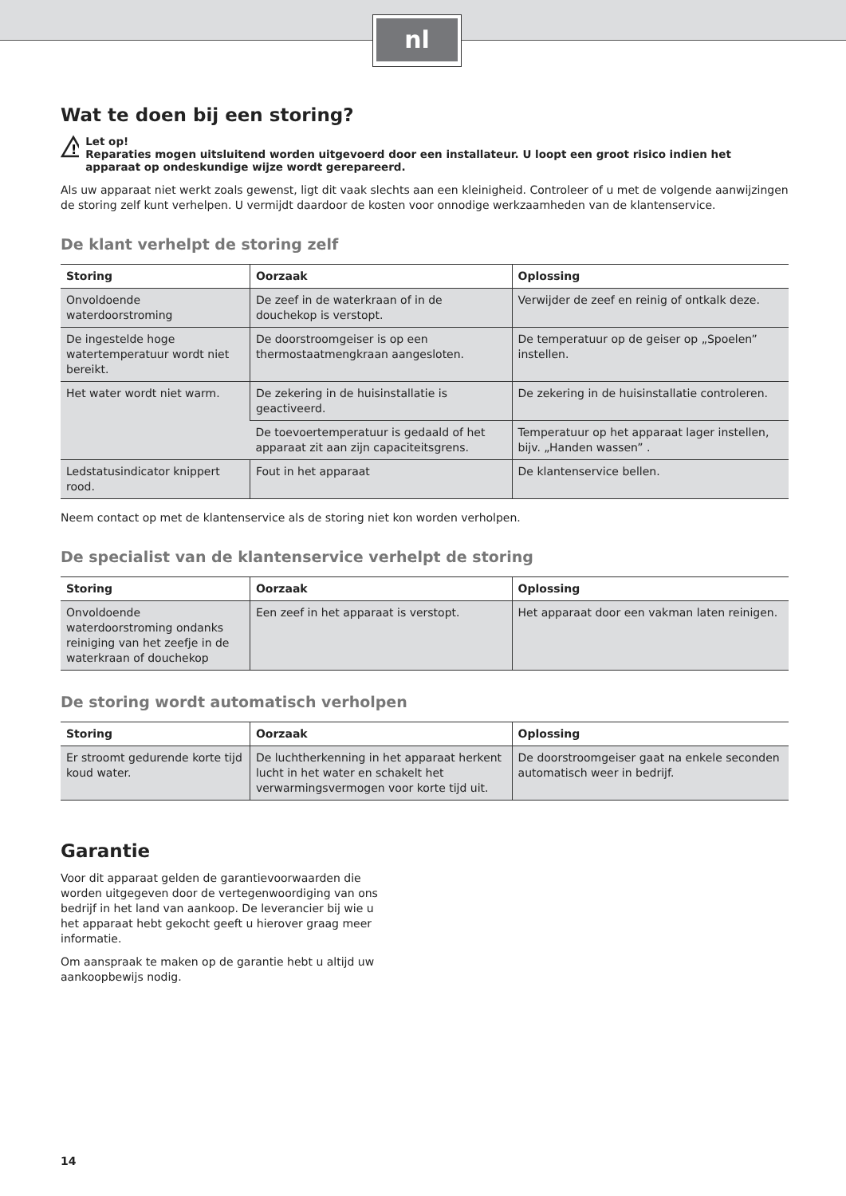nl
Wat te doen bij een storing?
!
Let op!
Reparaties mogen uitsluitend worden uitgevoerd door een installateur. U loopt een groot risico indien het apparaat op ondeskundige wijze wordt gerepareerd.
Als uw apparaat niet werkt zoals gewenst, ligt dit vaak slechts aan een kleinigheid. Controleer of u met de volgende aanwijzingen de storing zelf kunt verhelpen. U vermijdt daardoor de kosten voor onnodige werkzaamheden van de klantenservice.
De klant verhelpt de storing zelf
| Storing | Oorzaak | Oplossing |
| --- | --- | --- |
| Onvoldoende waterdoorstroming | De zeef in de waterkraan of in de douchekop is verstopt. | Verwijder de zeef en reinig of ontkalk deze. |
| De ingestelde hoge watertemperatuur wordt niet bereikt. | De doorstroomgeiser is op een thermostaatmengkraan aangesloten. | De temperatuur op de geiser op „Spoelen” instellen. |
| Het water wordt niet warm. | De zekering in de huisinstallatie is geactiveerd. | De zekering in de huisinstallatie controleren. |
| | De toevoertemperatuur is gedaald of het apparaat zit aan zijn capaciteitsgrens. | Temperatuur op het apparaat lager instellen, bijv. „Handen wassen” . |
| Ledstatusindicator knippert rood. | Fout in het apparaat | De klantenservice bellen. |
Neem contact op met de klantenservice als de storing niet kon worden verholpen.
De specialist van de klantenservice verhelpt de storing
| Storing | Oorzaak | Oplossing |
| --- | --- | --- |
| Onvoldoende waterdoorstroming ondanks reiniging van het zeefje in de waterkraan of douchekop | Een zeef in het apparaat is verstopt. | Het apparaat door een vakman laten reinigen. |
De storing wordt automatisch verholpen
| Storing | Oorzaak | Oplossing |
| --- | --- | --- |
| Er stroomt gedurende korte tijd koud water. | De luchtherkenning in het apparaat herkent lucht in het water en schakelt het verwarmingsvermogen voor korte tijd uit. | De doorstroomgeiser gaat na enkele seconden automatisch weer in bedrijf. |
Garantie
Voor dit apparaat gelden de garantievoorwaarden die worden uitgegeven door de vertegenwoordiging van ons bedrijf in het land van aankoop. De leverancier bij wie u het apparaat hebt gekocht geeft u hierover graag meer informatie.
Om aanspraak te maken op de garantie hebt u altijd uw aankoopbewijs nodig.
14